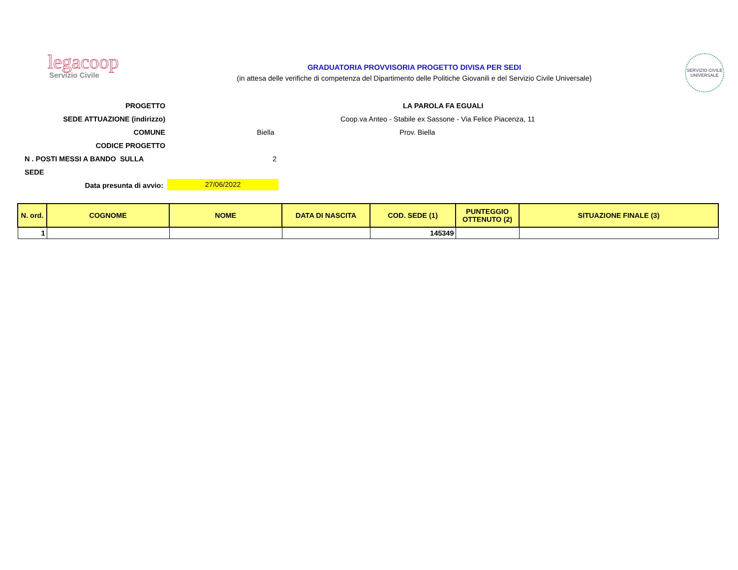legacoop
Servizio Civile
GRADUATORIA PROVVISORIA PROGETTO DIVISA PER SEDI
(in attesa delle verifiche di competenza del Dipartimento delle Politiche Giovanili e del Servizio Civile Universale)
SERVIZIO CIVILE UNIVERSALE
PROGETTO LA PAROLA FA EGUALI
SEDE ATTUAZIONE (indirizzo) Coop.va Anteo - Stabile ex Sassone - Via Felice Piacenza, 11
COMUNE Biella Prov. Biella
CODICE PROGETTO
N . POSTI MESSI A BANDO SULLA SEDE
2
Data presunta di avvio:
27/06/2022
| N. ord. | COGNOME | NOME | DATA DI NASCITA | COD. SEDE (1) | PUNTEGGIO OTTENUTO (2) | SITUAZIONE FINALE (3) |
| --- | --- | --- | --- | --- | --- | --- |
| 1 | | | | 145349 | | |